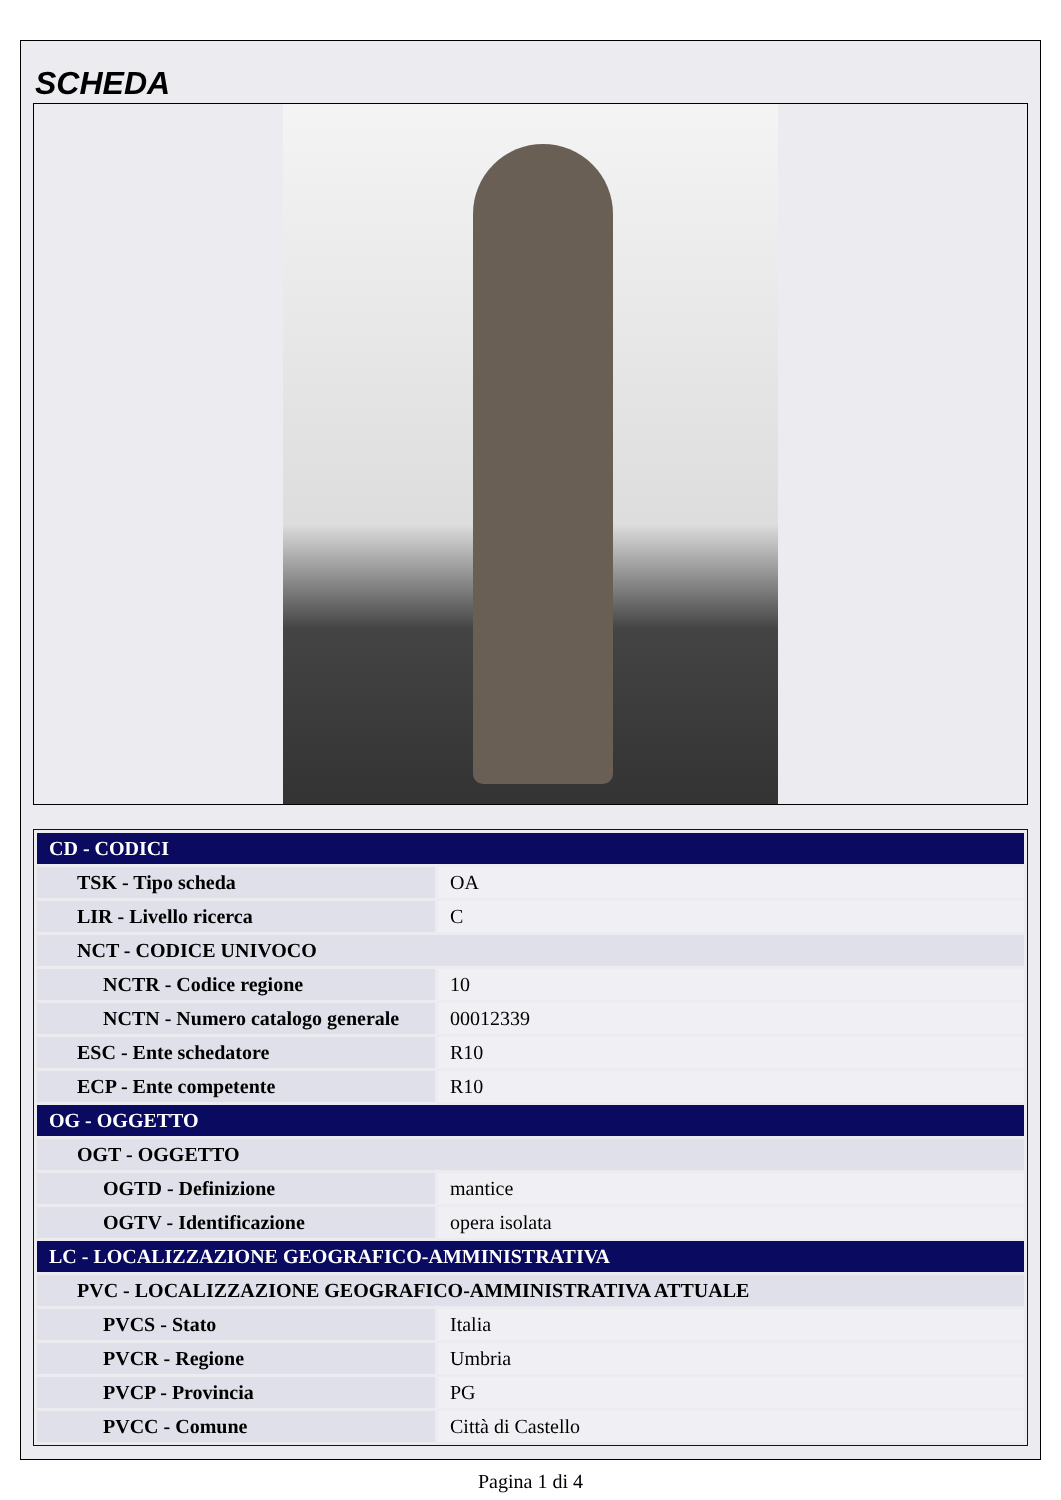SCHEDA
| CD - CODICI | |
| --- | --- |
| TSK - Tipo scheda | OA |
| LIR - Livello ricerca | C |
| NCT - CODICE UNIVOCO | |
| NCTR - Codice regione | 10 |
| NCTN - Numero catalogo generale | 00012339 |
| ESC - Ente schedatore | R10 |
| ECP - Ente competente | R10 |
| OG - OGGETTO | |
| OGT - OGGETTO | |
| OGTD - Definizione | mantice |
| OGTV - Identificazione | opera isolata |
| LC - LOCALIZZAZIONE GEOGRAFICO-AMMINISTRATIVA | |
| PVC - LOCALIZZAZIONE GEOGRAFICO-AMMINISTRATIVA ATTUALE | |
| PVCS - Stato | Italia |
| PVCR - Regione | Umbria |
| PVCP - Provincia | PG |
| PVCC - Comune | Città di Castello |
Pagina 1 di 4